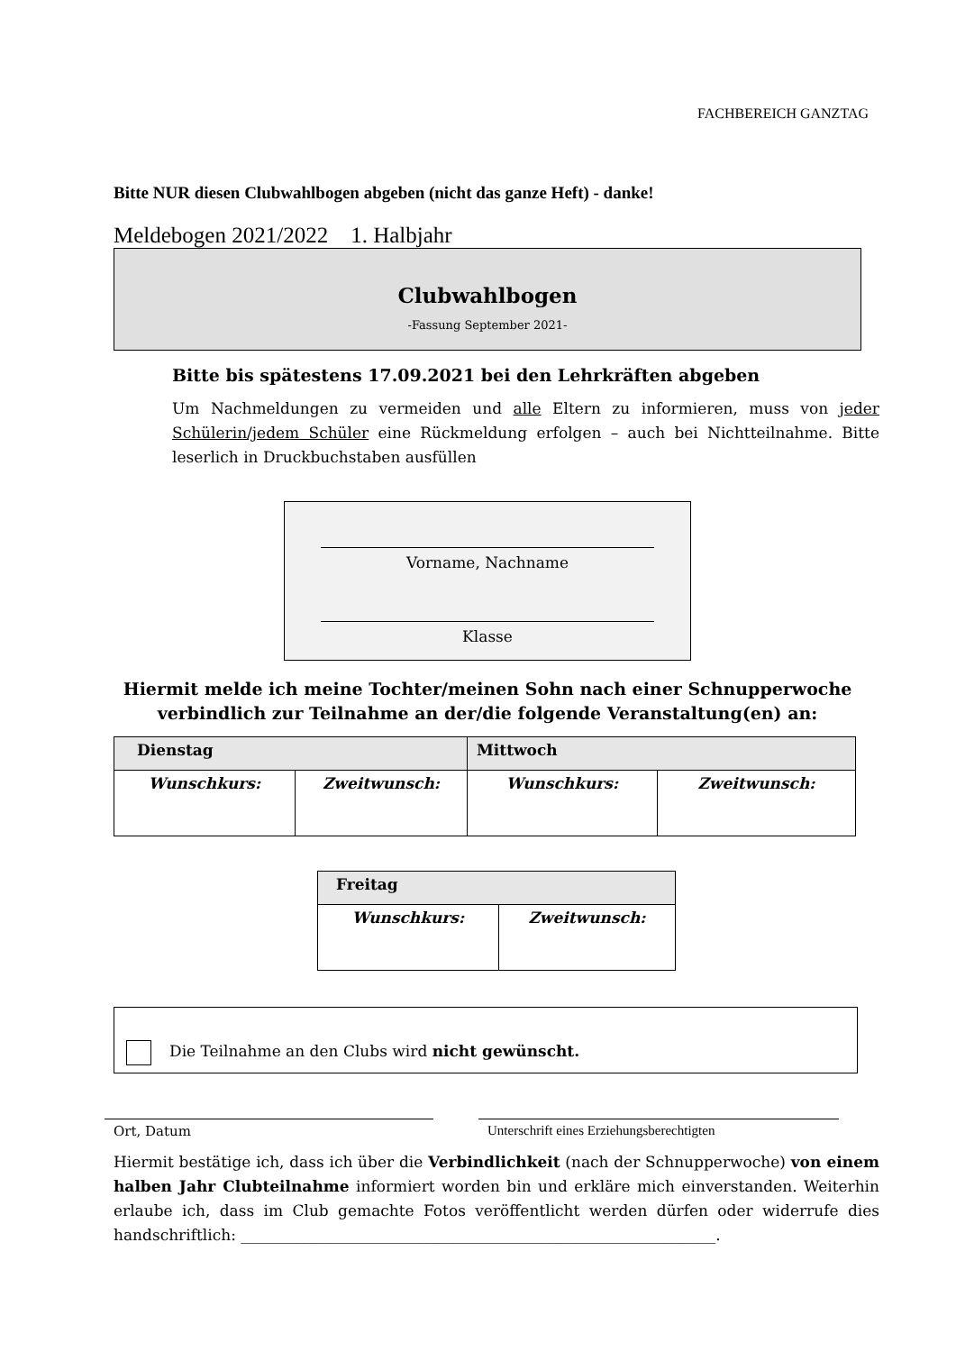FACHBEREICH GANZTAG
Bitte NUR diesen Clubwahlbogen abgeben (nicht das ganze Heft) - danke!
Meldebogen 2021/2022 1. Halbjahr
Clubwahlbogen
-Fassung September 2021-
Bitte bis spätestens 17.09.2021 bei den Lehrkräften abgeben
Um Nachmeldungen zu vermeiden und alle Eltern zu informieren, muss von jeder Schülerin/jedem Schüler eine Rückmeldung erfolgen – auch bei Nichtteilnahme. Bitte leserlich in Druckbuchstaben ausfüllen
Vorname, Nachname
Klasse
Hiermit melde ich meine Tochter/meinen Sohn nach einer Schnupperwoche
verbindlich zur Teilnahme an der/die folgende Veranstaltung(en) an:
| Dienstag | | Mittwoch | |
| --- | --- | --- | --- |
| Wunschkurs: | Zweitwunsch: | Wunschkurs: | Zweitwunsch: |
| Freitag | |
| --- | --- |
| Wunschkurs: | Zweitwunsch: |
Die Teilnahme an den Clubs wird nicht gewünscht.
Ort, Datum Unterschrift eines Erziehungsberechtigten
Hiermit bestätige ich, dass ich über die Verbindlichkeit (nach der Schnupperwoche) von einem halben Jahr Clubteilnahme informiert worden bin und erkläre mich einverstanden. Weiterhin erlaube ich, dass im Club gemachte Fotos veröffentlicht werden dürfen oder widerrufe dies handschriftlich: ______________________________________________________________.